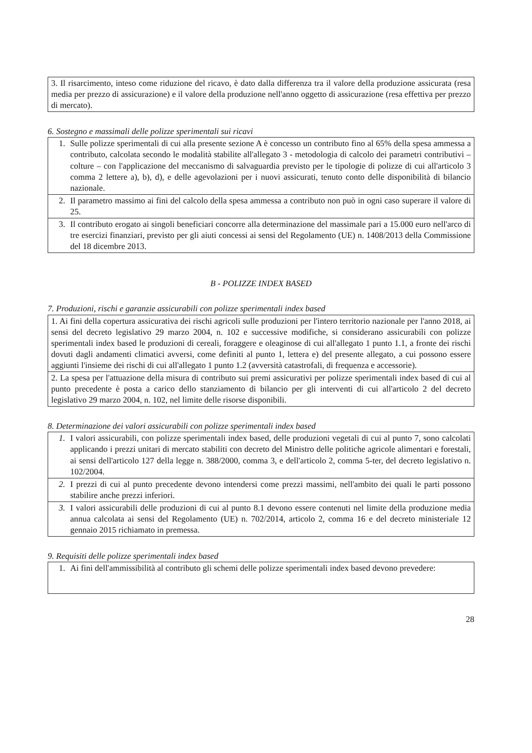| 3. Il risarcimento, inteso come riduzione del ricavo, è dato dalla differenza tra il valore della produzione assicurata (resa media per prezzo di assicurazione) e il valore della produzione nell'anno oggetto di assicurazione (resa effettiva per prezzo di mercato). |
6. Sostegno e massimali delle polizze sperimentali sui ricavi
| 1. | Sulle polizze sperimentali di cui alla presente sezione A è concesso un contributo fino al 65% della spesa ammessa a contributo, calcolata secondo le modalità stabilite all'allegato 3 - metodologia di calcolo dei parametri contributivi – colture – con l'applicazione del meccanismo di salvaguardia previsto per le tipologie di polizze di cui all'articolo 3 comma 2 lettere a), b), d), e delle agevolazioni per i nuovi assicurati, tenuto conto delle disponibilità di bilancio nazionale. |
| 2. | Il parametro massimo ai fini del calcolo della spesa ammessa a contributo non può in ogni caso superare il valore di 25. |
| 3. | Il contributo erogato ai singoli beneficiari concorre alla determinazione del massimale pari a 15.000 euro nell'arco di tre esercizi finanziari, previsto per gli aiuti concessi ai sensi del Regolamento (UE) n. 1408/2013 della Commissione del 18 dicembre 2013. |
B - POLIZZE INDEX BASED
7. Produzioni, rischi e garanzie assicurabili con polizze sperimentali index based
| 1. Ai fini della copertura assicurativa dei rischi agricoli sulle produzioni per l'intero territorio nazionale per l'anno 2018, ai sensi del decreto legislativo 29 marzo 2004, n. 102 e successive modifiche, si considerano assicurabili con polizze sperimentali index based le produzioni di cereali, foraggere e oleaginose di cui all'allegato 1 punto 1.1, a fronte dei rischi dovuti dagli andamenti climatici avversi, come definiti al punto 1, lettera e) del presente allegato, a cui possono essere aggiunti l'insieme dei rischi di cui all'allegato 1 punto 1.2 (avversità catastrofali, di frequenza e accessorie). |
| 2. La spesa per l'attuazione della misura di contributo sui premi assicurativi per polizze sperimentali index based di cui al punto precedente è posta a carico dello stanziamento di bilancio per gli interventi di cui all'articolo 2 del decreto legislativo 29 marzo 2004, n. 102, nel limite delle risorse disponibili. |
8. Determinazione dei valori assicurabili con polizze sperimentali index based
| 1. | I valori assicurabili, con polizze sperimentali index based, delle produzioni vegetali di cui al punto 7, sono calcolati applicando i prezzi unitari di mercato stabiliti con decreto del Ministro delle politiche agricole alimentari e forestali, ai sensi dell'articolo 127 della legge n. 388/2000, comma 3, e dell'articolo 2, comma 5-ter, del decreto legislativo n. 102/2004. |
| 2. | I prezzi di cui al punto precedente devono intendersi come prezzi massimi, nell'ambito dei quali le parti possono stabilire anche prezzi inferiori. |
| 3. | I valori assicurabili delle produzioni di cui al punto 8.1 devono essere contenuti nel limite della produzione media annua calcolata ai sensi del Regolamento (UE) n. 702/2014, articolo 2, comma 16 e del decreto ministeriale 12 gennaio 2015 richiamato in premessa. |
9. Requisiti delle polizze sperimentali index based
| 1. | Ai fini dell'ammissibilità al contributo gli schemi delle polizze sperimentali index based devono prevedere: |
28